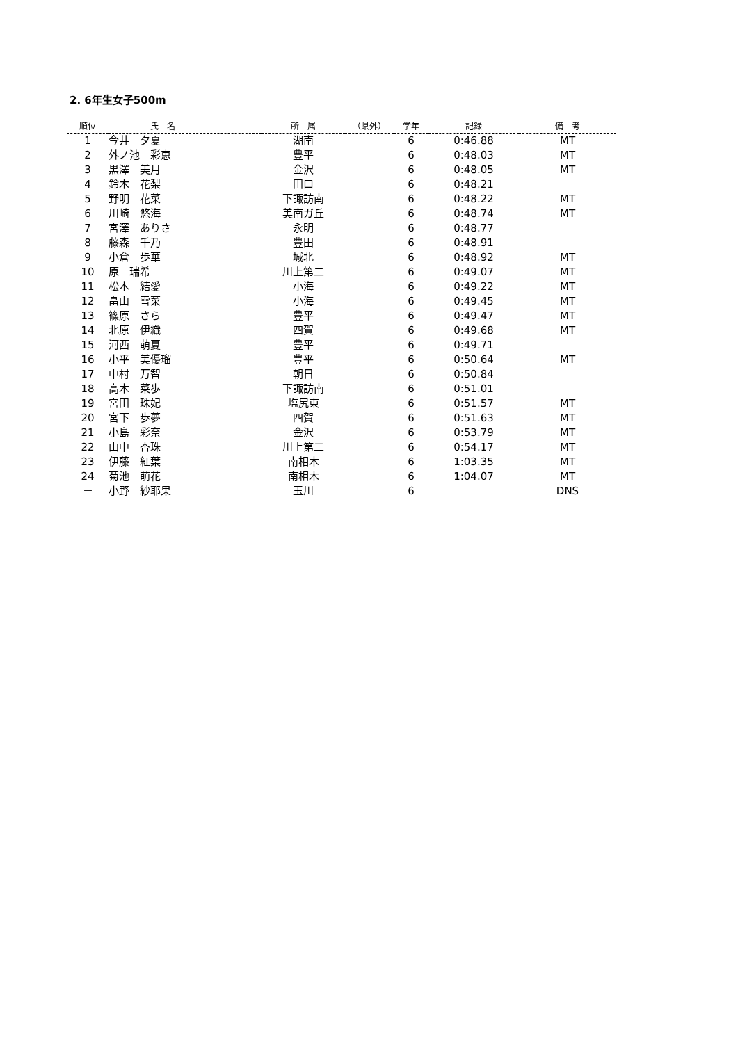2. 6年生女子500m
| 順位 | 氏 名 | 所 属 | （県外） | 学年 | 記録 | 備 考 |
| --- | --- | --- | --- | --- | --- | --- |
| 1 | 今井 夕夏 | 湖南 | | 6 | 0:46.88 | MT |
| 2 | 外ノ池 彩恵 | 豊平 | | 6 | 0:48.03 | MT |
| 3 | 黒澤 美月 | 金沢 | | 6 | 0:48.05 | MT |
| 4 | 鈴木 花梨 | 田口 | | 6 | 0:48.21 | |
| 5 | 野明 花菜 | 下諏訪南 | | 6 | 0:48.22 | MT |
| 6 | 川崎 悠海 | 美南ガ丘 | | 6 | 0:48.74 | MT |
| 7 | 宮澤 ありさ | 永明 | | 6 | 0:48.77 | |
| 8 | 藤森 千乃 | 豊田 | | 6 | 0:48.91 | |
| 9 | 小倉 歩華 | 城北 | | 6 | 0:48.92 | MT |
| 10 | 原 瑞希 | 川上第二 | | 6 | 0:49.07 | MT |
| 11 | 松本 結愛 | 小海 | | 6 | 0:49.22 | MT |
| 12 | 畠山 雪菜 | 小海 | | 6 | 0:49.45 | MT |
| 13 | 篠原 さら | 豊平 | | 6 | 0:49.47 | MT |
| 14 | 北原 伊織 | 四賀 | | 6 | 0:49.68 | MT |
| 15 | 河西 萌夏 | 豊平 | | 6 | 0:49.71 | |
| 16 | 小平 美優瑠 | 豊平 | | 6 | 0:50.64 | MT |
| 17 | 中村 万智 | 朝日 | | 6 | 0:50.84 | |
| 18 | 高木 菜歩 | 下諏訪南 | | 6 | 0:51.01 | |
| 19 | 宮田 珠妃 | 塩尻東 | | 6 | 0:51.57 | MT |
| 20 | 宮下 歩夢 | 四賀 | | 6 | 0:51.63 | MT |
| 21 | 小島 彩奈 | 金沢 | | 6 | 0:53.79 | MT |
| 22 | 山中 杏珠 | 川上第二 | | 6 | 0:54.17 | MT |
| 23 | 伊藤 紅葉 | 南相木 | | 6 | 1:03.35 | MT |
| 24 | 菊池 萌花 | 南相木 | | 6 | 1:04.07 | MT |
| － | 小野 紗耶果 | 玉川 | | 6 | | DNS |